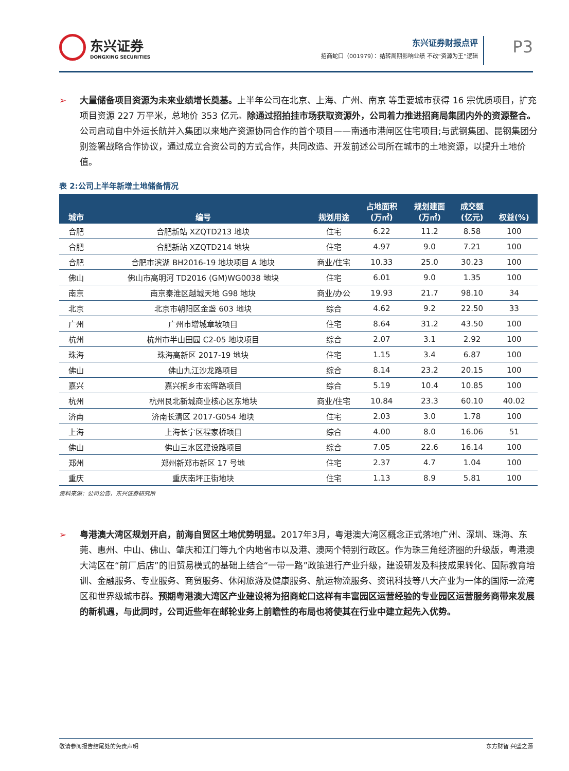东兴证券
DONGXING SECURITIES
东兴证券财报点评
招商蛇口（001979）：结转周期影响业绩 不改“资源为王”逻辑
P3
➢ 大量储备项目资源为未来业绩增长奠基。上半年公司在北京、上海、广州、南京 等重要城市获得 16 宗优质项目，扩充项目资源 227 万平米，总地价 353 亿元。除通过招拍挂市场获取资源外，公司着力推进招商局集团内外的资源整合。公司启动自中外运长航并入集团以来地产资源协同合作的首个项目——南通市港闸区住宅项目;与武钢集团、昆钢集团分别签署战略合作协议，通过成立合资公司的方式合作，共同改造、开发前述公司所在城市的土地资源，以提升土地价值。
表 2:公司上半年新增土地储备情况
| 城市 | 编号 | 规划用途 | 占地面积 (万㎡) | 规划建面 (万㎡) | 成交额 (亿元) | 权益(%) |
| --- | --- | --- | --- | --- | --- | --- |
| 合肥 | 合肥新站 XZQTD213 地块 | 住宅 | 6.22 | 11.2 | 8.58 | 100 |
| 合肥 | 合肥新站 XZQTD214 地块 | 住宅 | 4.97 | 9.0 | 7.21 | 100 |
| 合肥 | 合肥市滨湖 BH2016-19 地块项目 A 地块 | 商业/住宅 | 10.33 | 25.0 | 30.23 | 100 |
| 佛山 | 佛山市高明河 TD2016 (GM)WG0038 地块 | 住宅 | 6.01 | 9.0 | 1.35 | 100 |
| 南京 | 南京秦淮区越城天地 G98 地块 | 商业/办公 | 19.93 | 21.7 | 98.10 | 34 |
| 北京 | 北京市朝阳区金盏 603 地块 | 综合 | 4.62 | 9.2 | 22.50 | 33 |
| 广州 | 广州市增城章坡项目 | 住宅 | 8.64 | 31.2 | 43.50 | 100 |
| 杭州 | 杭州市半山田园 C2-05 地块项目 | 综合 | 2.07 | 3.1 | 2.92 | 100 |
| 珠海 | 珠海高新区 2017-19 地块 | 住宅 | 1.15 | 3.4 | 6.87 | 100 |
| 佛山 | 佛山九江沙龙路项目 | 综合 | 8.14 | 23.2 | 20.15 | 100 |
| 嘉兴 | 嘉兴桐乡市宏晖路项目 | 综合 | 5.19 | 10.4 | 10.85 | 100 |
| 杭州 | 杭州艮北新城商业核心区东地块 | 商业/住宅 | 10.84 | 23.3 | 60.10 | 40.02 |
| 济南 | 济南长清区 2017-G054 地块 | 住宅 | 2.03 | 3.0 | 1.78 | 100 |
| 上海 | 上海长宁区程家桥项目 | 综合 | 4.00 | 8.0 | 16.06 | 51 |
| 佛山 | 佛山三水区建设路项目 | 综合 | 7.05 | 22.6 | 16.14 | 100 |
| 郑州 | 郑州新郑市新区 17 号地 | 住宅 | 2.37 | 4.7 | 1.04 | 100 |
| 重庆 | 重庆南坪正街地块 | 住宅 | 1.13 | 8.9 | 5.81 | 100 |
资料来源：公司公告，东兴证券研究所
➢ 粤港澳大湾区规划开启，前海自贸区土地优势明显。2017年3月，粤港澳大湾区概念正式落地广州、深圳、珠海、东莞、惠州、中山、佛山、肇庆和江门等九个内地省市以及港、澳两个特别行政区。作为珠三角经济圈的升级版，粤港澳大湾区在“前厂后店”的旧贸易模式的基础上结合“一带一路”政策进行产业升级，建设研发及科技成果转化、国际教育培训、金融服务、专业服务、商贸服务、休闲旅游及健康服务、航运物流服务、资讯科技等八大产业为一体的国际一流湾区和世界级城市群。预期粤港澳大湾区产业建设将为招商蛇口这样有丰富园区运营经验的专业园区运营服务商带来发展的新机遇，与此同时，公司近些年在邮轮业务上前瞻性的布局也将使其在行业中建立起先入优势。
敬请参阅报告结尾处的免责声明 东方财智 兴盛之源